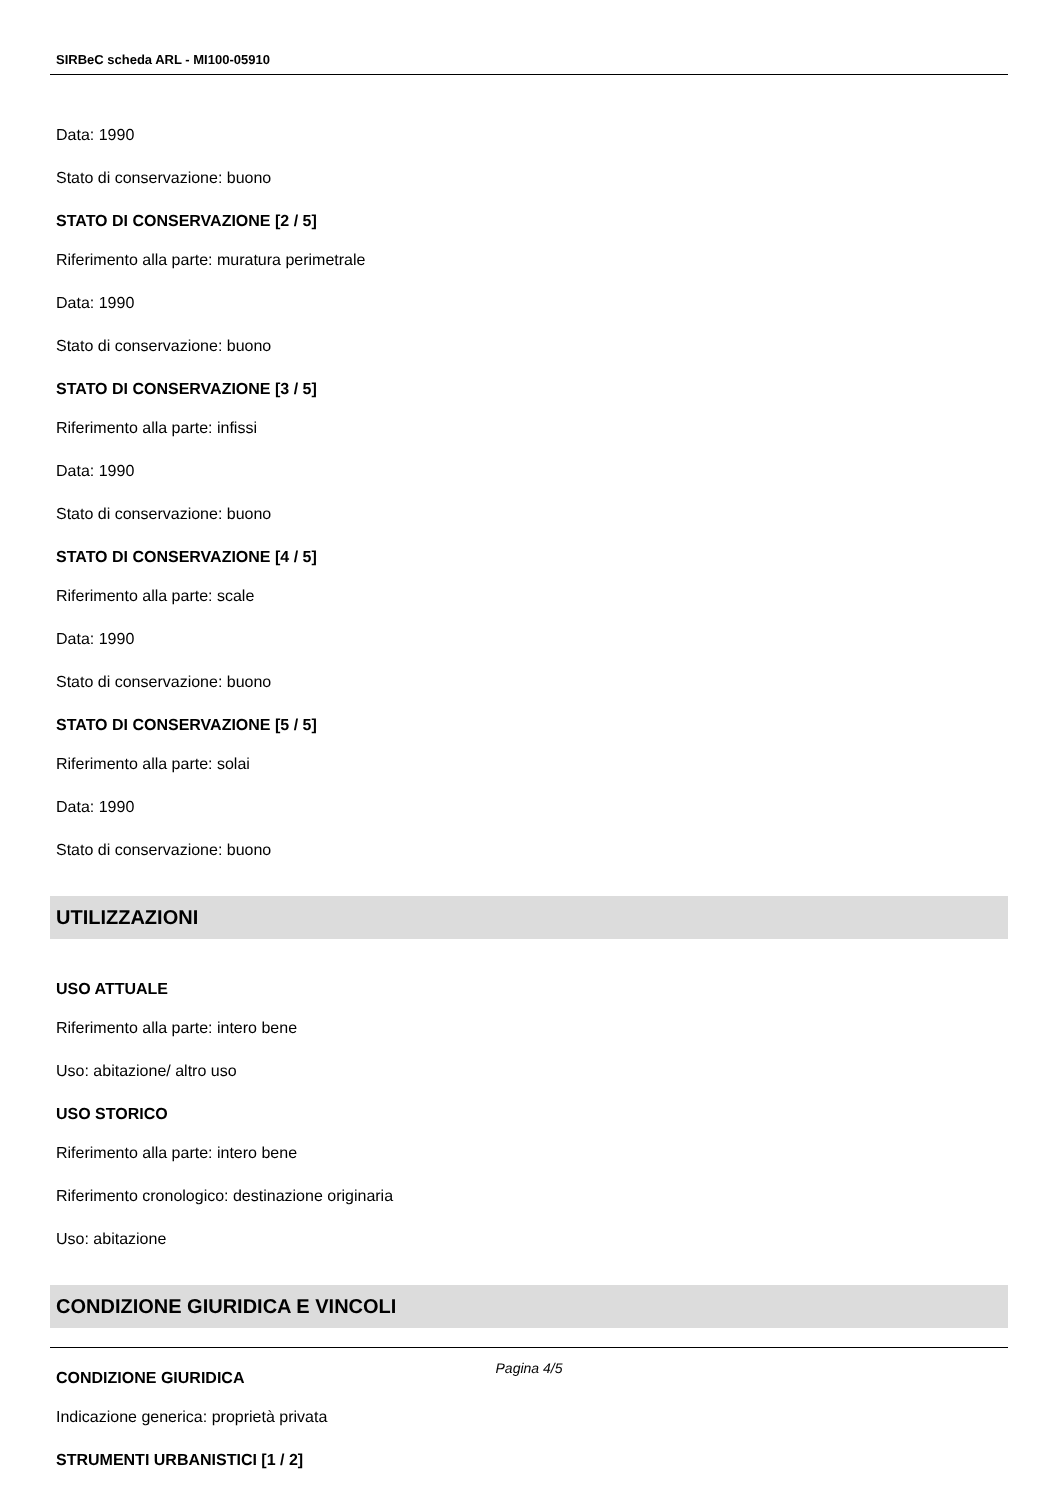SIRBeC scheda ARL - MI100-05910
Data: 1990
Stato di conservazione: buono
STATO DI CONSERVAZIONE [2 / 5]
Riferimento alla parte: muratura perimetrale
Data: 1990
Stato di conservazione: buono
STATO DI CONSERVAZIONE [3 / 5]
Riferimento alla parte: infissi
Data: 1990
Stato di conservazione: buono
STATO DI CONSERVAZIONE [4 / 5]
Riferimento alla parte: scale
Data: 1990
Stato di conservazione: buono
STATO DI CONSERVAZIONE [5 / 5]
Riferimento alla parte: solai
Data: 1990
Stato di conservazione: buono
UTILIZZAZIONI
USO ATTUALE
Riferimento alla parte: intero bene
Uso: abitazione/ altro uso
USO STORICO
Riferimento alla parte: intero bene
Riferimento cronologico: destinazione originaria
Uso: abitazione
CONDIZIONE GIURIDICA E VINCOLI
CONDIZIONE GIURIDICA
Indicazione generica: proprietà privata
STRUMENTI URBANISTICI [1 / 2]
Pagina 4/5